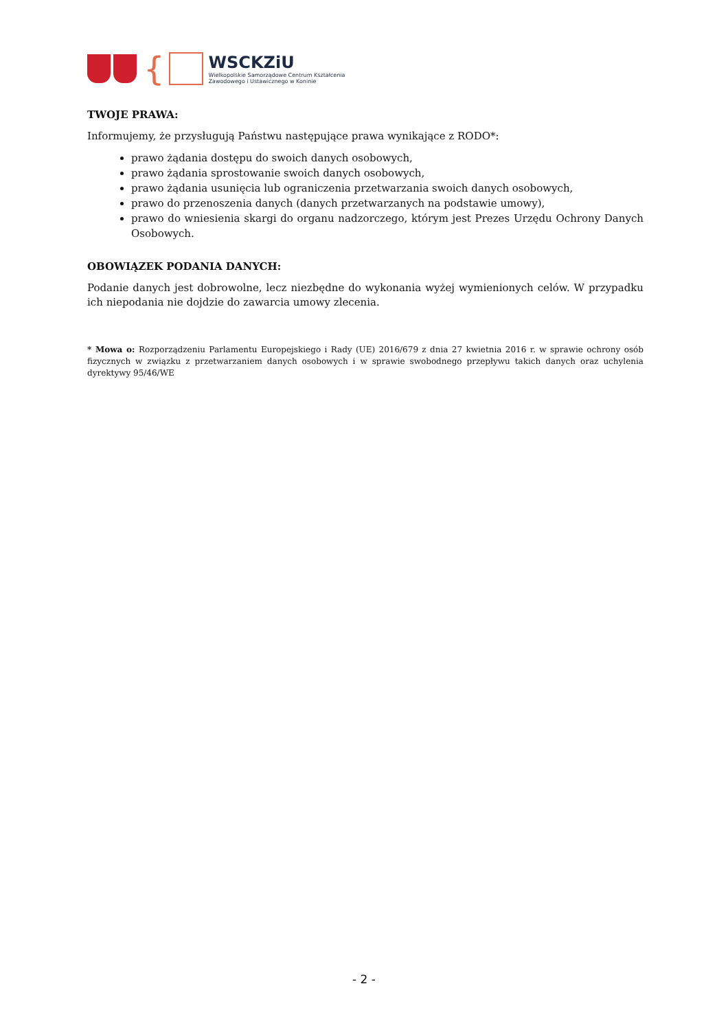{
WSCKZiU
Wielkopolskie Samorządowe Centrum Kształcenia
Zawodowego i Ustawicznego w Koninie
TWOJE PRAWA:
Informujemy, że przysługują Państwu następujące prawa wynikające z RODO*:
prawo żądania dostępu do swoich danych osobowych,
prawo żądania sprostowanie swoich danych osobowych,
prawo żądania usunięcia lub ograniczenia przetwarzania swoich danych osobowych,
prawo do przenoszenia danych (danych przetwarzanych na podstawie umowy),
prawo do wniesienia skargi do organu nadzorczego, którym jest Prezes Urzędu Ochrony Danych Osobowych.
OBOWIĄZEK PODANIA DANYCH:
Podanie danych jest dobrowolne, lecz niezbędne do wykonania wyżej wymienionych celów. W przypadku ich niepodania nie dojdzie do zawarcia umowy zlecenia.
* Mowa o: Rozporządzeniu Parlamentu Europejskiego i Rady (UE) 2016/679 z dnia 27 kwietnia 2016 r. w sprawie ochrony osób fizycznych w związku z przetwarzaniem danych osobowych i w sprawie swobodnego przepływu takich danych oraz uchylenia dyrektywy 95/46/WE
- 2 -